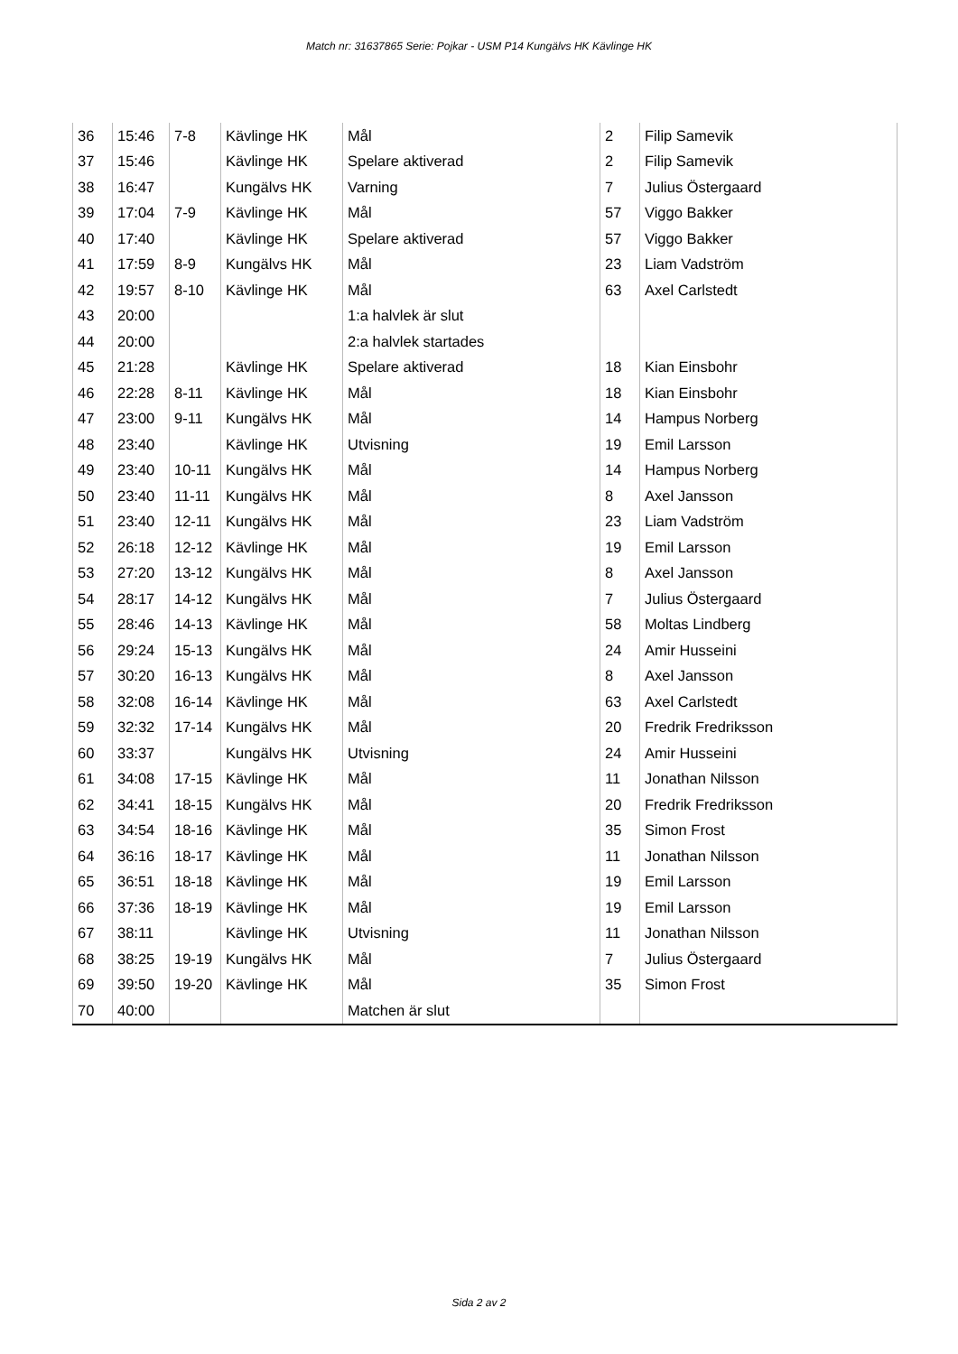Match nr: 31637865 Serie: Pojkar - USM P14 Kungälvs HK Kävlinge HK
| 36 | 15:46 | 7-8 | Kävlinge HK | Mål | 2 | Filip Samevik |
| 37 | 15:46 | | Kävlinge HK | Spelare aktiverad | 2 | Filip Samevik |
| 38 | 16:47 | | Kungälvs HK | Varning | 7 | Julius Östergaard |
| 39 | 17:04 | 7-9 | Kävlinge HK | Mål | 57 | Viggo Bakker |
| 40 | 17:40 | | Kävlinge HK | Spelare aktiverad | 57 | Viggo Bakker |
| 41 | 17:59 | 8-9 | Kungälvs HK | Mål | 23 | Liam Vadström |
| 42 | 19:57 | 8-10 | Kävlinge HK | Mål | 63 | Axel Carlstedt |
| 43 | 20:00 | | | 1:a halvlek är slut | | |
| 44 | 20:00 | | | 2:a halvlek startades | | |
| 45 | 21:28 | | Kävlinge HK | Spelare aktiverad | 18 | Kian Einsbohr |
| 46 | 22:28 | 8-11 | Kävlinge HK | Mål | 18 | Kian Einsbohr |
| 47 | 23:00 | 9-11 | Kungälvs HK | Mål | 14 | Hampus Norberg |
| 48 | 23:40 | | Kävlinge HK | Utvisning | 19 | Emil Larsson |
| 49 | 23:40 | 10-11 | Kungälvs HK | Mål | 14 | Hampus Norberg |
| 50 | 23:40 | 11-11 | Kungälvs HK | Mål | 8 | Axel Jansson |
| 51 | 23:40 | 12-11 | Kungälvs HK | Mål | 23 | Liam Vadström |
| 52 | 26:18 | 12-12 | Kävlinge HK | Mål | 19 | Emil Larsson |
| 53 | 27:20 | 13-12 | Kungälvs HK | Mål | 8 | Axel Jansson |
| 54 | 28:17 | 14-12 | Kungälvs HK | Mål | 7 | Julius Östergaard |
| 55 | 28:46 | 14-13 | Kävlinge HK | Mål | 58 | Moltas Lindberg |
| 56 | 29:24 | 15-13 | Kungälvs HK | Mål | 24 | Amir Husseini |
| 57 | 30:20 | 16-13 | Kungälvs HK | Mål | 8 | Axel Jansson |
| 58 | 32:08 | 16-14 | Kävlinge HK | Mål | 63 | Axel Carlstedt |
| 59 | 32:32 | 17-14 | Kungälvs HK | Mål | 20 | Fredrik Fredriksson |
| 60 | 33:37 | | Kungälvs HK | Utvisning | 24 | Amir Husseini |
| 61 | 34:08 | 17-15 | Kävlinge HK | Mål | 11 | Jonathan Nilsson |
| 62 | 34:41 | 18-15 | Kungälvs HK | Mål | 20 | Fredrik Fredriksson |
| 63 | 34:54 | 18-16 | Kävlinge HK | Mål | 35 | Simon Frost |
| 64 | 36:16 | 18-17 | Kävlinge HK | Mål | 11 | Jonathan Nilsson |
| 65 | 36:51 | 18-18 | Kävlinge HK | Mål | 19 | Emil Larsson |
| 66 | 37:36 | 18-19 | Kävlinge HK | Mål | 19 | Emil Larsson |
| 67 | 38:11 | | Kävlinge HK | Utvisning | 11 | Jonathan Nilsson |
| 68 | 38:25 | 19-19 | Kungälvs HK | Mål | 7 | Julius Östergaard |
| 69 | 39:50 | 19-20 | Kävlinge HK | Mål | 35 | Simon Frost |
| 70 | 40:00 | | | Matchen är slut | | |
Sida 2 av 2